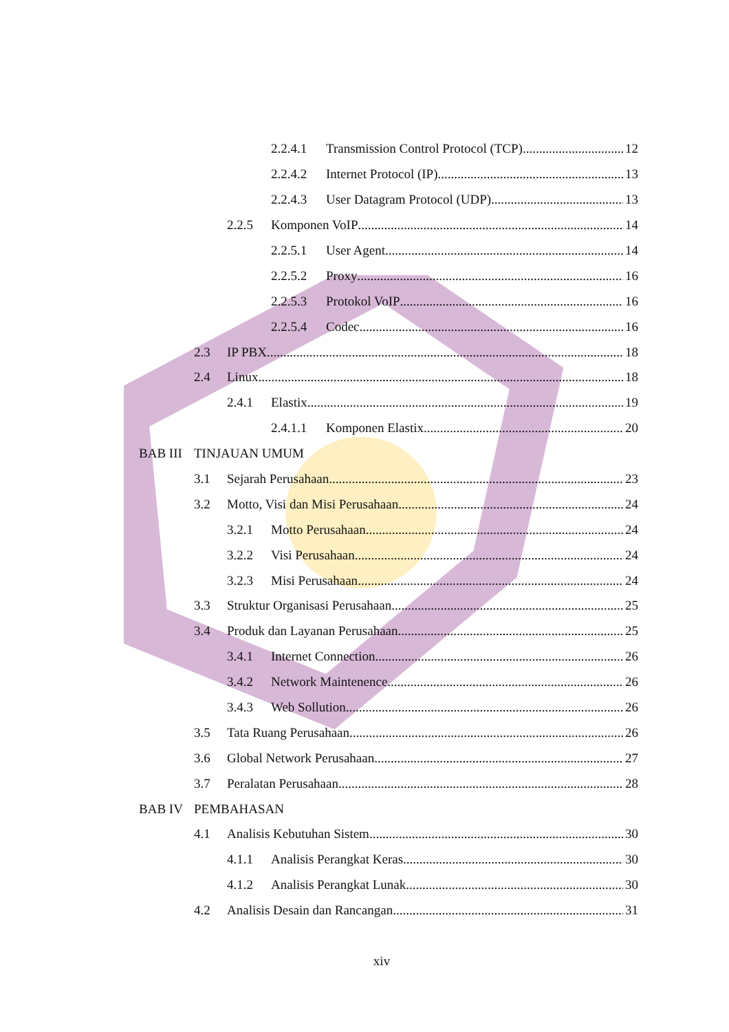2.2.4.1 Transmission Control Protocol (TCP) 12
2.2.4.2 Internet Protocol (IP) 13
2.2.4.3 User Datagram Protocol (UDP) 13
2.2.5 Komponen VoIP 14
2.2.5.1 User Agent 14
2.2.5.2 Proxy 16
2.2.5.3 Protokol VoIP 16
2.2.5.4 Codec 16
2.3 IP PBX 18
2.4 Linux 18
2.4.1 Elastix 19
2.4.1.1 Komponen Elastix 20
BAB III TINJAUAN UMUM
3.1 Sejarah Perusahaan 23
3.2 Motto, Visi dan Misi Perusahaan 24
3.2.1 Motto Perusahaan 24
3.2.2 Visi Perusahaan 24
3.2.3 Misi Perusahaan 24
3.3 Struktur Organisasi Perusahaan 25
3.4 Produk dan Layanan Perusahaan 25
3.4.1 Internet Connection 26
3.4.2 Network Maintenence 26
3.4.3 Web Sollution 26
3.5 Tata Ruang Perusahaan 26
3.6 Global Network Perusahaan 27
3.7 Peralatan Perusahaan 28
BAB IV PEMBAHASAN
4.1 Analisis Kebutuhan Sistem 30
4.1.1 Analisis Perangkat Keras 30
4.1.2 Analisis Perangkat Lunak 30
4.2 Analisis Desain dan Rancangan 31
xiv